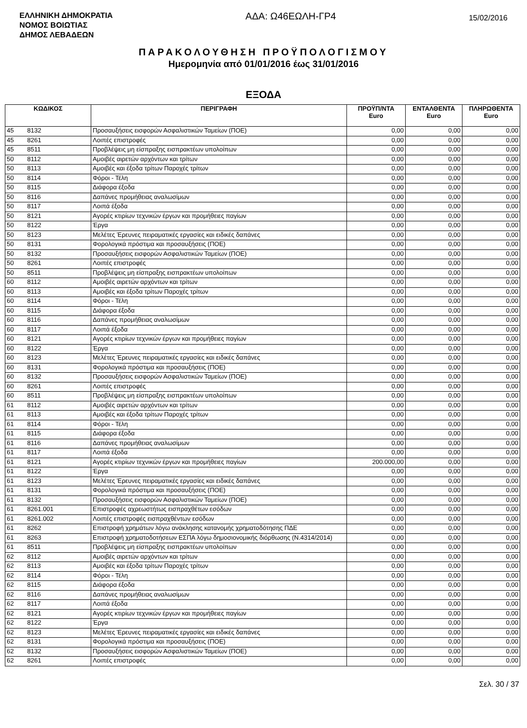ΕΛΛΗΝΙΚΗ ΔΗΜΟΚΡΑΤΙΑ
ΝΟΜΟΣ ΒΟΙΩΤΙΑΣ
ΔΗΜΟΣ ΛΕΒΑΔΕΩΝ
ΑΔΑ: Ω46ΕΩΛΗ-ΓΡ4
15/02/2016
ΠΑΡΑΚΟΛΟΥΘΗΣΗ ΠΡΟΫΠΟΛΟΓΙΣΜΟΥ
Ημερομηνία από 01/01/2016 έως 31/01/2016
ΕΞΟΔΑ
| ΚΩΔΙΚΟΣ | | ΠΕΡΙΓΡΑΦΗ | ΠΡΟΫΠ/ΝΤΑ Euro | ΕΝΤΑΛΘΕΝΤΑ Euro | ΠΛΗΡΩΘΕΝΤΑ Euro |
| --- | --- | --- | --- | --- | --- |
| 45 | 8132 | Προσαυξήσεις εισφορών Ασφαλιστικών Ταμείων (ΠΟΕ) | 0,00 | 0,00 | 0,00 |
| 45 | 8261 | Λοιπές επιστροφές | 0,00 | 0,00 | 0,00 |
| 45 | 8511 | Προβλέψεις μη είσπραξης εισπρακτέων υπολοίπων | 0,00 | 0,00 | 0,00 |
| 50 | 8112 | Αμοιβές αιρετών αρχόντων και τρίτων | 0,00 | 0,00 | 0,00 |
| 50 | 8113 | Αμοιβές και έξοδα τρίτων Παροχές τρίτων | 0,00 | 0,00 | 0,00 |
| 50 | 8114 | Φόροι - Τέλη | 0,00 | 0,00 | 0,00 |
| 50 | 8115 | Διάφορα έξοδα | 0,00 | 0,00 | 0,00 |
| 50 | 8116 | Δαπάνες προμήθειας αναλωσίμων | 0,00 | 0,00 | 0,00 |
| 50 | 8117 | Λοιπά έξοδα | 0,00 | 0,00 | 0,00 |
| 50 | 8121 | Αγορές κτιρίων τεχνικών έργων και προμήθειες παγίων | 0,00 | 0,00 | 0,00 |
| 50 | 8122 | Έργα | 0,00 | 0,00 | 0,00 |
| 50 | 8123 | Μελέτες Έρευνες πειραματικές εργασίες και ειδικές δαπάνες | 0,00 | 0,00 | 0,00 |
| 50 | 8131 | Φορολογικά πρόστιμα και προσαυξήσεις (ΠΟΕ) | 0,00 | 0,00 | 0,00 |
| 50 | 8132 | Προσαυξήσεις εισφορών Ασφαλιστικών Ταμείων (ΠΟΕ) | 0,00 | 0,00 | 0,00 |
| 50 | 8261 | Λοιπές επιστροφές | 0,00 | 0,00 | 0,00 |
| 50 | 8511 | Προβλέψεις μη είσπραξης εισπρακτέων υπολοίπων | 0,00 | 0,00 | 0,00 |
| 60 | 8112 | Αμοιβές αιρετών αρχόντων και τρίτων | 0,00 | 0,00 | 0,00 |
| 60 | 8113 | Αμοιβές και έξοδα τρίτων Παροχές τρίτων | 0,00 | 0,00 | 0,00 |
| 60 | 8114 | Φόροι - Τέλη | 0,00 | 0,00 | 0,00 |
| 60 | 8115 | Διάφορα έξοδα | 0,00 | 0,00 | 0,00 |
| 60 | 8116 | Δαπάνες προμήθειας αναλωσίμων | 0,00 | 0,00 | 0,00 |
| 60 | 8117 | Λοιπά έξοδα | 0,00 | 0,00 | 0,00 |
| 60 | 8121 | Αγορές κτιρίων τεχνικών έργων και προμήθειες παγίων | 0,00 | 0,00 | 0,00 |
| 60 | 8122 | Έργα | 0,00 | 0,00 | 0,00 |
| 60 | 8123 | Μελέτες Έρευνες πειραματικές εργασίες και ειδικές δαπάνες | 0,00 | 0,00 | 0,00 |
| 60 | 8131 | Φορολογικά πρόστιμα και προσαυξήσεις (ΠΟΕ) | 0,00 | 0,00 | 0,00 |
| 60 | 8132 | Προσαυξήσεις εισφορών Ασφαλιστικών Ταμείων (ΠΟΕ) | 0,00 | 0,00 | 0,00 |
| 60 | 8261 | Λοιπές επιστροφές | 0,00 | 0,00 | 0,00 |
| 60 | 8511 | Προβλέψεις μη είσπραξης εισπρακτέων υπολοίπων | 0,00 | 0,00 | 0,00 |
| 61 | 8112 | Αμοιβές αιρετών αρχόντων και τρίτων | 0,00 | 0,00 | 0,00 |
| 61 | 8113 | Αμοιβές και έξοδα τρίτων Παροχές τρίτων | 0,00 | 0,00 | 0,00 |
| 61 | 8114 | Φόροι - Τέλη | 0,00 | 0,00 | 0,00 |
| 61 | 8115 | Διάφορα έξοδα | 0,00 | 0,00 | 0,00 |
| 61 | 8116 | Δαπάνες προμήθειας αναλωσίμων | 0,00 | 0,00 | 0,00 |
| 61 | 8117 | Λοιπά έξοδα | 0,00 | 0,00 | 0,00 |
| 61 | 8121 | Αγορές κτιρίων τεχνικών έργων και προμήθειες παγίων | 200.000,00 | 0,00 | 0,00 |
| 61 | 8122 | Έργα | 0,00 | 0,00 | 0,00 |
| 61 | 8123 | Μελέτες Έρευνες πειραματικές εργασίες και ειδικές δαπάνες | 0,00 | 0,00 | 0,00 |
| 61 | 8131 | Φορολογικά πρόστιμα και προσαυξήσεις (ΠΟΕ) | 0,00 | 0,00 | 0,00 |
| 61 | 8132 | Προσαυξήσεις εισφορών Ασφαλιστικών Ταμείων (ΠΟΕ) | 0,00 | 0,00 | 0,00 |
| 61 | 8261.001 | Επιστροφές αχρεωστήτως εισπραχθέτων εσόδων | 0,00 | 0,00 | 0,00 |
| 61 | 8261.002 | Λοιπές επιστροφές εισπραχθέντων εσόδων | 0,00 | 0,00 | 0,00 |
| 61 | 8262 | Επιστροφή χρημάτων λόγω ανάκλησης κατανομής χρηματοδότησης ΠΔΕ | 0,00 | 0,00 | 0,00 |
| 61 | 8263 | Επιστροφή χρηματοδοτήσεων ΕΣΠΑ λόγω δημοσιονομικής διόρθωσης (Ν.4314/2014) | 0,00 | 0,00 | 0,00 |
| 61 | 8511 | Προβλέψεις μη είσπραξης εισπρακτέων υπολοίπων | 0,00 | 0,00 | 0,00 |
| 62 | 8112 | Αμοιβές αιρετών αρχόντων και τρίτων | 0,00 | 0,00 | 0,00 |
| 62 | 8113 | Αμοιβές και έξοδα τρίτων Παροχές τρίτων | 0,00 | 0,00 | 0,00 |
| 62 | 8114 | Φόροι - Τέλη | 0,00 | 0,00 | 0,00 |
| 62 | 8115 | Διάφορα έξοδα | 0,00 | 0,00 | 0,00 |
| 62 | 8116 | Δαπάνες προμήθειας αναλωσίμων | 0,00 | 0,00 | 0,00 |
| 62 | 8117 | Λοιπά έξοδα | 0,00 | 0,00 | 0,00 |
| 62 | 8121 | Αγορές κτιρίων τεχνικών έργων και προμήθειες παγίων | 0,00 | 0,00 | 0,00 |
| 62 | 8122 | Έργα | 0,00 | 0,00 | 0,00 |
| 62 | 8123 | Μελέτες Έρευνες πειραματικές εργασίες και ειδικές δαπάνες | 0,00 | 0,00 | 0,00 |
| 62 | 8131 | Φορολογικά πρόστιμα και προσαυξήσεις (ΠΟΕ) | 0,00 | 0,00 | 0,00 |
| 62 | 8132 | Προσαυξήσεις εισφορών Ασφαλιστικών Ταμείων (ΠΟΕ) | 0,00 | 0,00 | 0,00 |
| 62 | 8261 | Λοιπές επιστροφές | 0,00 | 0,00 | 0,00 |
Σελ. 30 / 37